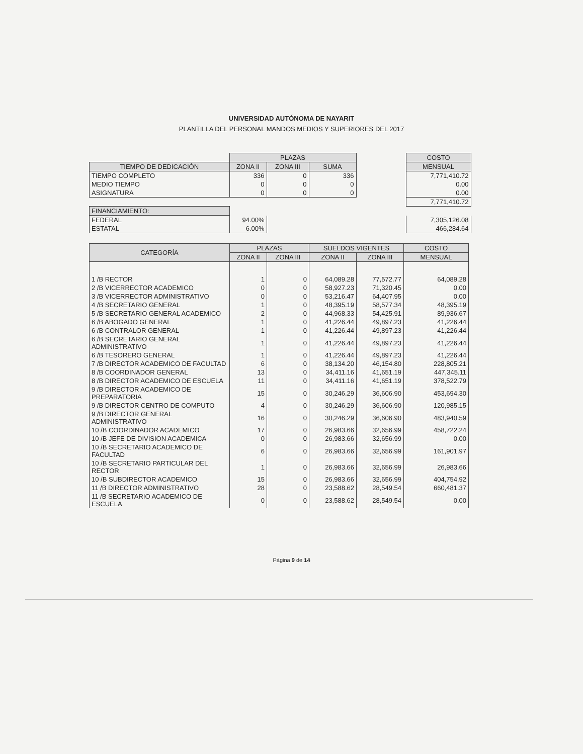UNIVERSIDAD AUTÓNOMA DE NAYARIT
PLANTILLA DEL PERSONAL MANDOS MEDIOS Y SUPERIORES DEL 2017
| | PLAZAS | | | | COSTO |
| TIEMPO DE DEDICACIÓN | ZONA II | ZONA III | SUMA | | MENSUAL |
| TIEMPO COMPLETO | 336 | 0 | 336 | | 7,771,410.72 |
| MEDIO TIEMPO | 0 | 0 | 0 | | 0.00 |
| ASIGNATURA | 0 | 0 | 0 | | 0.00 |
| | | | | | 7,771,410.72 |
| FINANCIAMIENTO: | | | | | |
| FEDERAL | 94.00% | | | | 7,305,126.08 |
| ESTATAL | 6.00% | | | | 466,284.64 |
| CATEGORÍA | PLAZAS | | SUELDOS VIGENTES | | COSTO |
| --- | --- | --- | --- | --- | --- |
| | ZONA II | ZONA III | ZONA II | ZONA III | MENSUAL |
| 1 /B RECTOR | 1 | 0 | 64,089.28 | 77,572.77 | 64,089.28 |
| 2 /B VICERRECTOR ACADEMICO | 0 | 0 | 58,927.23 | 71,320.45 | 0.00 |
| 3 /B VICERRECTOR ADMINISTRATIVO | 0 | 0 | 53,216.47 | 64,407.95 | 0.00 |
| 4 /B SECRETARIO GENERAL | 1 | 0 | 48,395.19 | 58,577.34 | 48,395.19 |
| 5 /B SECRETARIO GENERAL ACADEMICO | 2 | 0 | 44,968.33 | 54,425.91 | 89,936.67 |
| 6 /B ABOGADO GENERAL | 1 | 0 | 41,226.44 | 49,897.23 | 41,226.44 |
| 6 /B CONTRALOR GENERAL | 1 | 0 | 41,226.44 | 49,897.23 | 41,226.44 |
| 6 /B SECRETARIO GENERAL ADMINISTRATIVO | 1 | 0 | 41,226.44 | 49,897.23 | 41,226.44 |
| 6 /B TESORERO GENERAL | 1 | 0 | 41,226.44 | 49,897.23 | 41,226.44 |
| 7 /B DIRECTOR ACADEMICO DE FACULTAD | 6 | 0 | 38,134.20 | 46,154.80 | 228,805.21 |
| 8 /B COORDINADOR GENERAL | 13 | 0 | 34,411.16 | 41,651.19 | 447,345.11 |
| 8 /B DIRECTOR ACADEMICO DE ESCUELA | 11 | 0 | 34,411.16 | 41,651.19 | 378,522.79 |
| 9 /B DIRECTOR ACADEMICO DE PREPARATORIA | 15 | 0 | 30,246.29 | 36,606.90 | 453,694.30 |
| 9 /B DIRECTOR CENTRO DE COMPUTO | 4 | 0 | 30,246.29 | 36,606.90 | 120,985.15 |
| 9 /B DIRECTOR GENERAL ADMINISTRATIVO | 16 | 0 | 30,246.29 | 36,606.90 | 483,940.59 |
| 10 /B COORDINADOR ACADEMICO | 17 | 0 | 26,983.66 | 32,656.99 | 458,722.24 |
| 10 /B JEFE DE DIVISION ACADEMICA | 0 | 0 | 26,983.66 | 32,656.99 | 0.00 |
| 10 /B SECRETARIO ACADEMICO DE FACULTAD | 6 | 0 | 26,983.66 | 32,656.99 | 161,901.97 |
| 10 /B SECRETARIO PARTICULAR DEL RECTOR | 1 | 0 | 26,983.66 | 32,656.99 | 26,983.66 |
| 10 /B SUBDIRECTOR ACADEMICO | 15 | 0 | 26,983.66 | 32,656.99 | 404,754.92 |
| 11 /B DIRECTOR ADMINISTRATIVO | 28 | 0 | 23,588.62 | 28,549.54 | 660,481.37 |
| 11 /B SECRETARIO ACADEMICO DE ESCUELA | 0 | 0 | 23,588.62 | 28,549.54 | 0.00 |
Página 9 de 14